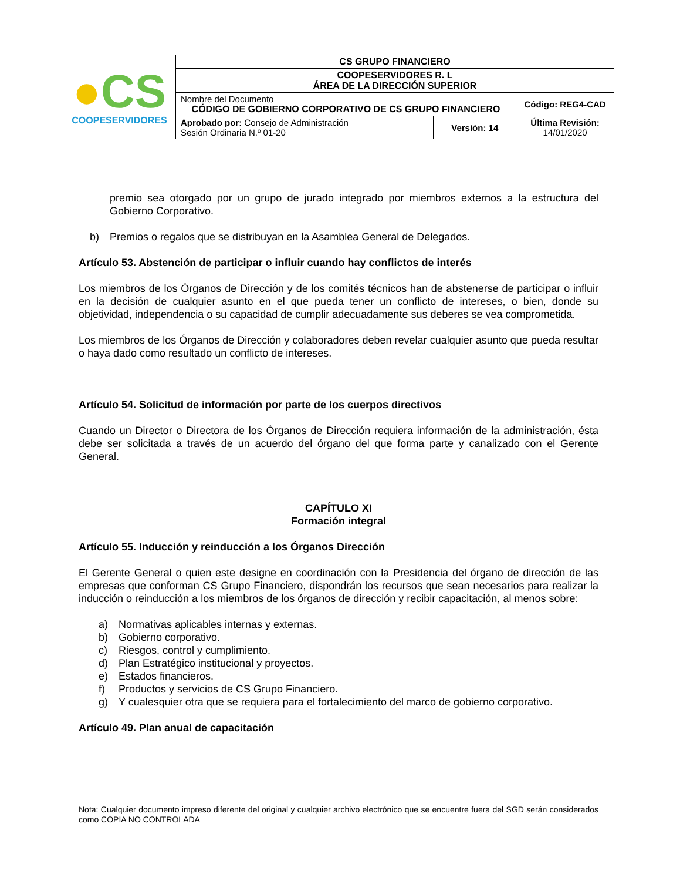| ● CS COOPESERVIDORES | CS GRUPO FINANCIERO | | |
| | COOPESERVIDORES R. L ÁREA DE LA DIRECCIÓN SUPERIOR | | |
| | Nombre del Documento CÓDIGO DE GOBIERNO CORPORATIVO DE CS GRUPO FINANCIERO | | Código: REG4-CAD |
| | Aprobado por: Consejo de Administración Sesión Ordinaria N.º 01-20 | Versión: 14 | Última Revisión: 14/01/2020 |
premio sea otorgado por un grupo de jurado integrado por miembros externos a la estructura del Gobierno Corporativo.
b) Premios o regalos que se distribuyan en la Asamblea General de Delegados.
Artículo 53. Abstención de participar o influir cuando hay conflictos de interés
Los miembros de los Órganos de Dirección y de los comités técnicos han de abstenerse de participar o influir en la decisión de cualquier asunto en el que pueda tener un conflicto de intereses, o bien, donde su objetividad, independencia o su capacidad de cumplir adecuadamente sus deberes se vea comprometida.
Los miembros de los Órganos de Dirección y colaboradores deben revelar cualquier asunto que pueda resultar o haya dado como resultado un conflicto de intereses.
Artículo 54. Solicitud de información por parte de los cuerpos directivos
Cuando un Director o Directora de los Órganos de Dirección requiera información de la administración, ésta debe ser solicitada a través de un acuerdo del órgano del que forma parte y canalizado con el Gerente General.
CAPÍTULO XI
Formación integral
Artículo 55. Inducción y reinducción a los Órganos Dirección
El Gerente General o quien este designe en coordinación con la Presidencia del órgano de dirección de las empresas que conforman CS Grupo Financiero, dispondrán los recursos que sean necesarios para realizar la inducción o reinducción a los miembros de los órganos de dirección y recibir capacitación, al menos sobre:
a) Normativas aplicables internas y externas.
b) Gobierno corporativo.
c) Riesgos, control y cumplimiento.
d) Plan Estratégico institucional y proyectos.
e) Estados financieros.
f) Productos y servicios de CS Grupo Financiero.
g) Y cualesquier otra que se requiera para el fortalecimiento del marco de gobierno corporativo.
Artículo 49. Plan anual de capacitación
Nota: Cualquier documento impreso diferente del original y cualquier archivo electrónico que se encuentre fuera del SGD serán considerados como COPIA NO CONTROLADA